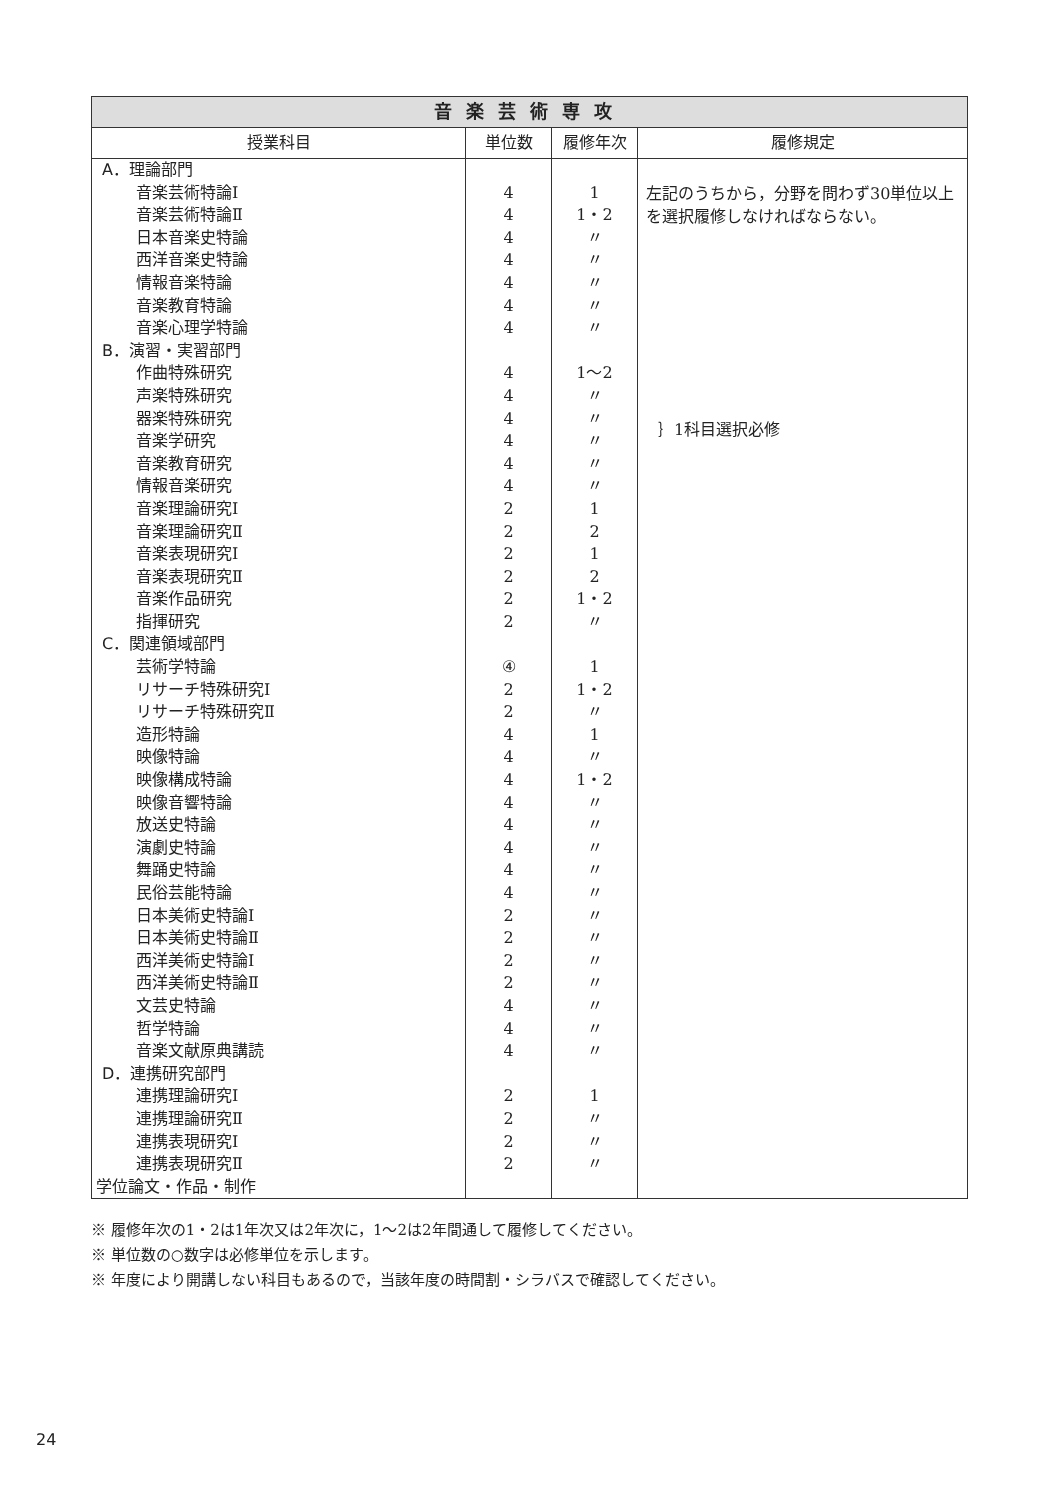| 音楽芸術専攻 | | | |
| --- | --- | --- | --- |
| 授業科目 | 単位数 | 履修年次 | 履修規定 |
| A．理論部門 | | | 左記のうちから，分野を問わず30単位以上を選択履修しなければならない。 |
| 音楽芸術特論Ⅰ | 4 | 1 | |
| 音楽芸術特論Ⅱ | 4 | 1・2 | |
| 日本音楽史特論 | 4 | 〃 | |
| 西洋音楽史特論 | 4 | 〃 | |
| 情報音楽特論 | 4 | 〃 | |
| 音楽教育特論 | 4 | 〃 | |
| 音楽心理学特論 | 4 | 〃 | |
| B．演習・実習部門 | | | |
| 作曲特殊研究 | 4 | 1〜2 | ｝1科目選択必修 |
| 声楽特殊研究 | 4 | 〃 | |
| 器楽特殊研究 | 4 | 〃 | |
| 音楽学研究 | 4 | 〃 | |
| 音楽教育研究 | 4 | 〃 | |
| 情報音楽研究 | 4 | 〃 | |
| 音楽理論研究Ⅰ | 2 | 1 | |
| 音楽理論研究Ⅱ | 2 | 2 | |
| 音楽表現研究Ⅰ | 2 | 1 | |
| 音楽表現研究Ⅱ | 2 | 2 | |
| 音楽作品研究 | 2 | 1・2 | |
| 指揮研究 | 2 | 〃 | |
| C．関連領域部門 | | | |
| 芸術学特論 | ④ | 1 | |
| リサーチ特殊研究Ⅰ | 2 | 1・2 | |
| リサーチ特殊研究Ⅱ | 2 | 〃 | |
| 造形特論 | 4 | 1 | |
| 映像特論 | 4 | 〃 | |
| 映像構成特論 | 4 | 1・2 | |
| 映像音響特論 | 4 | 〃 | |
| 放送史特論 | 4 | 〃 | |
| 演劇史特論 | 4 | 〃 | |
| 舞踊史特論 | 4 | 〃 | |
| 民俗芸能特論 | 4 | 〃 | |
| 日本美術史特論Ⅰ | 2 | 〃 | |
| 日本美術史特論Ⅱ | 2 | 〃 | |
| 西洋美術史特論Ⅰ | 2 | 〃 | |
| 西洋美術史特論Ⅱ | 2 | 〃 | |
| 文芸史特論 | 4 | 〃 | |
| 哲学特論 | 4 | 〃 | |
| 音楽文献原典講読 | 4 | 〃 | |
| D．連携研究部門 | | | |
| 連携理論研究Ⅰ | 2 | 1 | |
| 連携理論研究Ⅱ | 2 | 〃 | |
| 連携表現研究Ⅰ | 2 | 〃 | |
| 連携表現研究Ⅱ | 2 | 〃 | |
| 学位論文・作品・制作 | | | |
※ 履修年次の1・2は1年次又は2年次に，1〜2は2年間通して履修してください。
※ 単位数の○数字は必修単位を示します。
※ 年度により開講しない科目もあるので，当該年度の時間割・シラバスで確認してください。
24